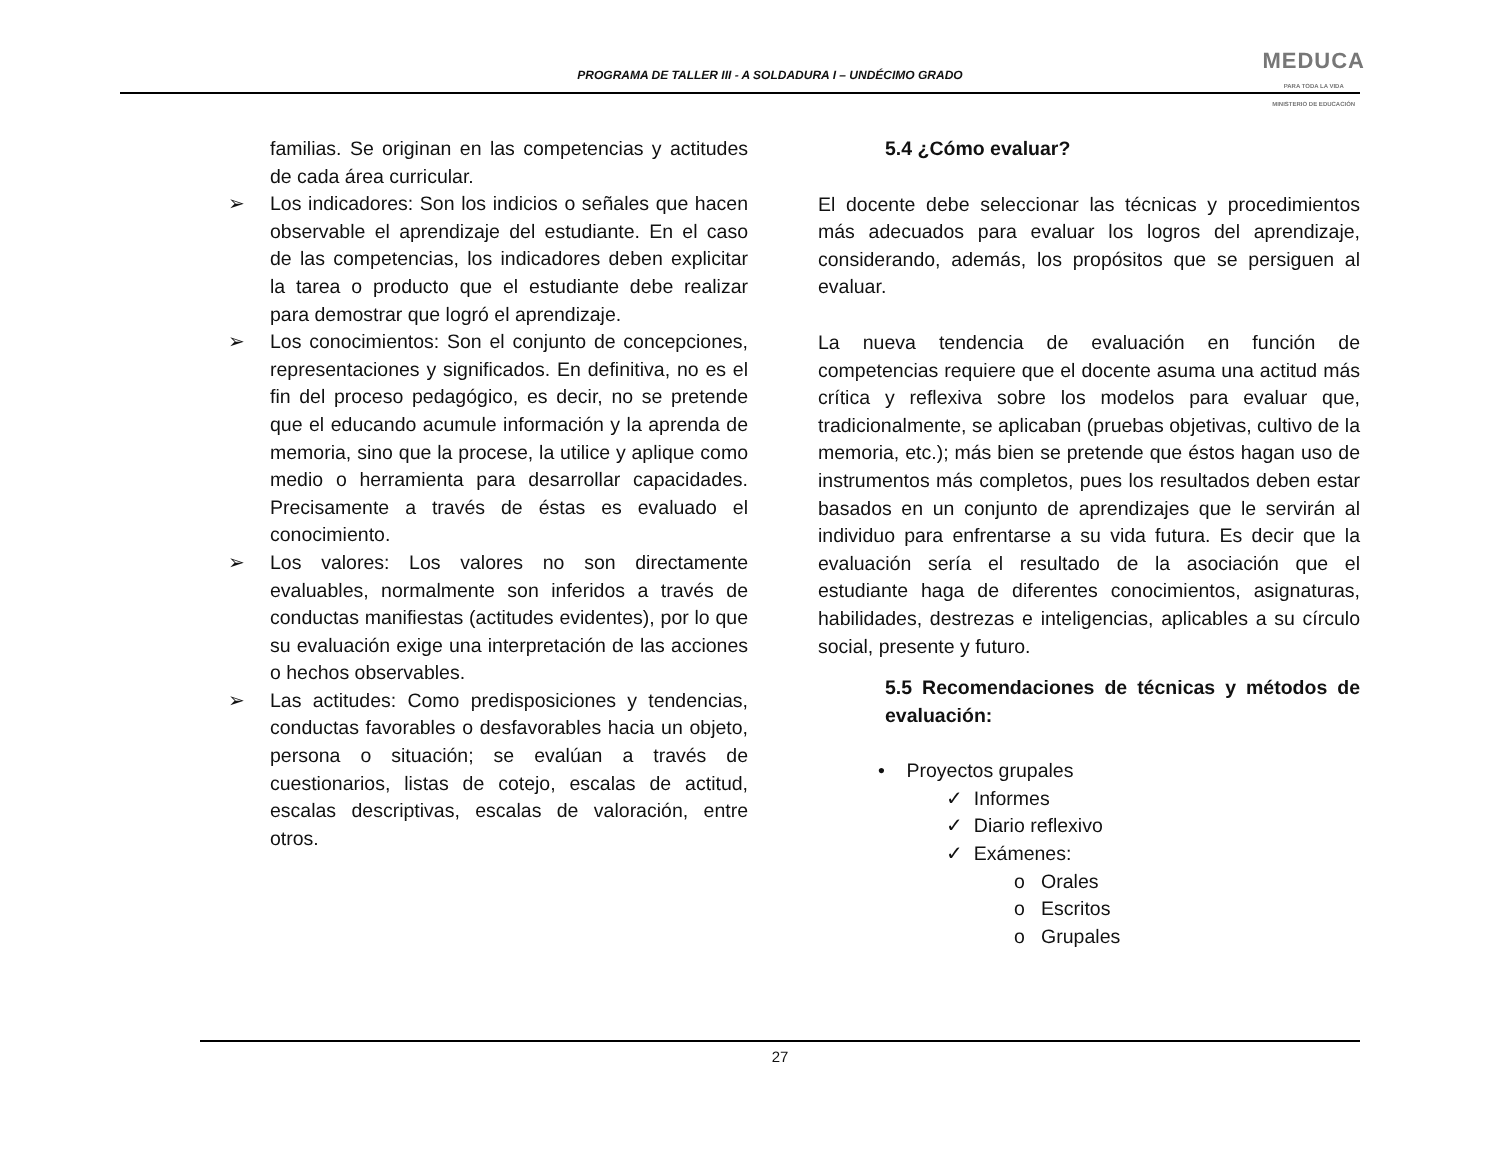PROGRAMA DE TALLER III - A SOLDADURA I – UNDÉCIMO GRADO
MEDUCA
PARA TODA LA VIDA
MINISTERIO DE EDUCACIÓN
familias. Se originan en las competencias y actitudes de cada área curricular.
➢ Los indicadores: Son los indicios o señales que hacen observable el aprendizaje del estudiante. En el caso de las competencias, los indicadores deben explicitar la tarea o producto que el estudiante debe realizar para demostrar que logró el aprendizaje.
➢ Los conocimientos: Son el conjunto de concepciones, representaciones y significados. En definitiva, no es el fin del proceso pedagógico, es decir, no se pretende que el educando acumule información y la aprenda de memoria, sino que la procese, la utilice y aplique como medio o herramienta para desarrollar capacidades. Precisamente a través de éstas es evaluado el conocimiento.
➢ Los valores: Los valores no son directamente evaluables, normalmente son inferidos a través de conductas manifiestas (actitudes evidentes), por lo que su evaluación exige una interpretación de las acciones o hechos observables.
➢ Las actitudes: Como predisposiciones y tendencias, conductas favorables o desfavorables hacia un objeto, persona o situación; se evalúan a través de cuestionarios, listas de cotejo, escalas de actitud, escalas descriptivas, escalas de valoración, entre otros.
5.4 ¿Cómo evaluar?
El docente debe seleccionar las técnicas y procedimientos más adecuados para evaluar los logros del aprendizaje, considerando, además, los propósitos que se persiguen al evaluar.
La nueva tendencia de evaluación en función de competencias requiere que el docente asuma una actitud más crítica y reflexiva sobre los modelos para evaluar que, tradicionalmente, se aplicaban (pruebas objetivas, cultivo de la memoria, etc.); más bien se pretende que éstos hagan uso de instrumentos más completos, pues los resultados deben estar basados en un conjunto de aprendizajes que le servirán al individuo para enfrentarse a su vida futura. Es decir que la evaluación sería el resultado de la asociación que el estudiante haga de diferentes conocimientos, asignaturas, habilidades, destrezas e inteligencias, aplicables a su círculo social, presente y futuro.
5.5 Recomendaciones de técnicas y métodos de evaluación:
• Proyectos grupales
✓ Informes
✓ Diario reflexivo
✓ Exámenes:
o Orales
o Escritos
o Grupales
27